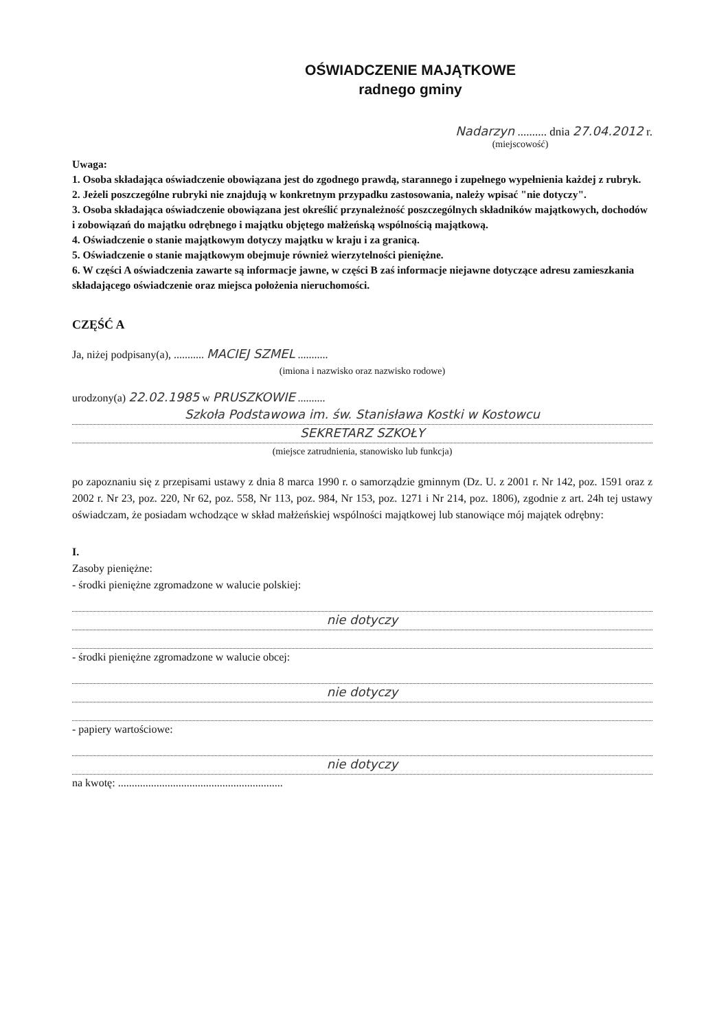OŚWIADCZENIE MAJĄTKOWE
radnego gminy
Nadarzyn .......... dnia 27.04.2012 r.
(miejscowość)
Uwaga:
1. Osoba składająca oświadczenie obowiązana jest do zgodnego prawdą, starannego i zupełnego wypełnienia każdej z rubryk.
2. Jeżeli poszczególne rubryki nie znajdują w konkretnym przypadku zastosowania, należy wpisać "nie dotyczy".
3. Osoba składająca oświadczenie obowiązana jest określić przynależność poszczególnych składników majątkowych, dochodów i zobowiązań do majątku odrębnego i majątku objętego małżeńską wspólnością majątkową.
4. Oświadczenie o stanie majątkowym dotyczy majątku w kraju i za granicą.
5. Oświadczenie o stanie majątkowym obejmuje również wierzytelności pieniężne.
6. W części A oświadczenia zawarte są informacje jawne, w części B zaś informacje niejawne dotyczące adresu zamieszkania składającego oświadczenie oraz miejsca położenia nieruchomości.
CZĘŚĆ A
Ja, niżej podpisany(a), ........... MACIEJ SZMEL ...........
(imiona i nazwisko oraz nazwisko rodowe)
urodzony(a) 22.02.1985 w PRUSZKOWIE ..........
Szkoła Podstawowa im. św. Stanisława Kostki w Kostowcu
SEKRETARZ SZKOŁY
(miejsce zatrudnienia, stanowisko lub funkcja)
po zapoznaniu się z przepisami ustawy z dnia 8 marca 1990 r. o samorządzie gminnym (Dz. U. z 2001 r. Nr 142, poz. 1591 oraz z 2002 r. Nr 23, poz. 220, Nr 62, poz. 558, Nr 113, poz. 984, Nr 153, poz. 1271 i Nr 214, poz. 1806), zgodnie z art. 24h tej ustawy oświadczam, że posiadam wchodzące w skład małżeńskiej wspólności majątkowej lub stanowiące mój majątek odrębny:
I.
Zasoby pieniężne:
- środki pieniężne zgromadzone w walucie polskiej:
nie dotyczy
- środki pieniężne zgromadzone w walucie obcej:
nie dotyczy
- papiery wartościowe:
nie dotyczy
na kwotę: ............................................................